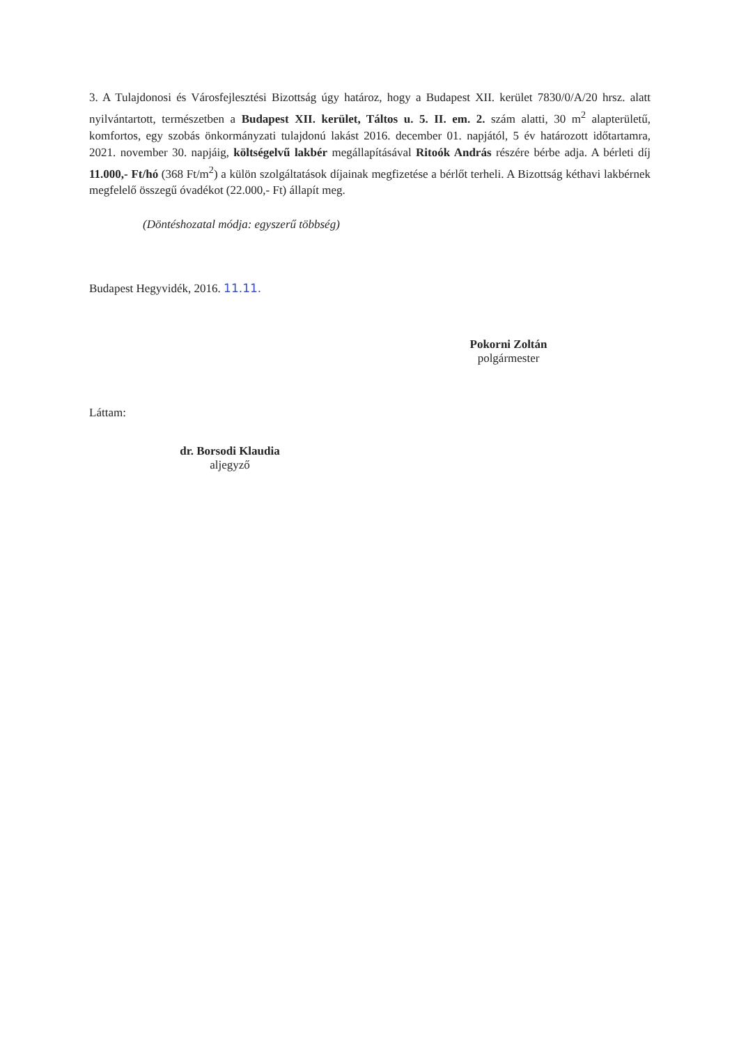3. A Tulajdonosi és Városfejlesztési Bizottság úgy határoz, hogy a Budapest XII. kerület 7830/0/A/20 hrsz. alatt nyilvántartott, természetben a Budapest XII. kerület, Táltos u. 5. II. em. 2. szám alatti, 30 m<sup>2</sup> alapterületű, komfortos, egy szobás önkormányzati tulajdonú lakást 2016. december 01. napjától, 5 év határozott időtartamra, 2021. november 30. napjáig, költségelvű lakbér megállapításával Ritoók András részére bérbe adja. A bérleti díj 11.000,- Ft/hó (368 Ft/m<sup>2</sup>) a külön szolgáltatások díjainak megfizetése a bérlőt terheli. A Bizottság kéthavi lakbérnek megfelelő összegű óvadékot (22.000,- Ft) állapít meg.
(Döntéshozatal módja: egyszerű többség)
Budapest Hegyvidék, 2016. 11.11.
Pokorni Zoltán
polgármester
Láttam:
dr. Borsodi Klaudia
aljegyző